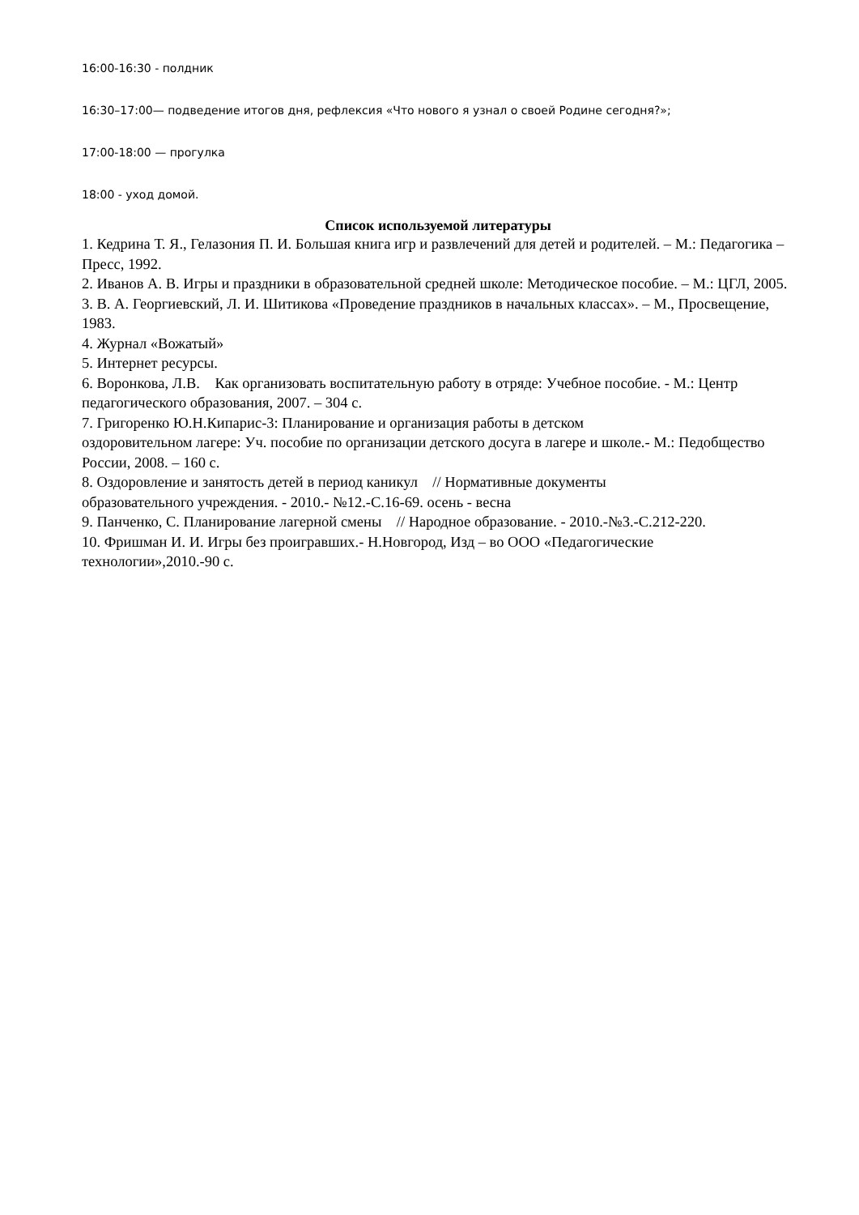16:00-16:30 - полдник
16:30–17:00— подведение итогов дня, рефлексия «Что нового я узнал о своей Родине сегодня?»;
17:00-18:00 — прогулка
18:00 - уход домой.
Список используемой литературы
1. Кедрина Т. Я., Гелазония П. И. Большая книга игр и развлечений для детей и родителей. – М.: Педагогика – Пресс, 1992.
2. Иванов А. В. Игры и праздники в образовательной средней школе: Методическое пособие. – М.: ЦГЛ, 2005.
3. В. А. Георгиевский, Л. И. Шитикова «Проведение праздников в начальных классах». – М., Просвещение, 1983.
4. Журнал «Вожатый»
5. Интернет ресурсы.
6. Воронкова, Л.В. Как организовать воспитательную работу в отряде: Учебное пособие. - М.: Центр педагогического образования, 2007. – 304 с.
7. Григоренко Ю.Н.Кипарис-3: Планирование и организация работы в детском
оздоровительном лагере: Уч. пособие по организации детского досуга в лагере и школе.- М.: Педобщество России, 2008. – 160 с.
8. Оздоровление и занятость детей в период каникул // Нормативные документы
образовательного учреждения. - 2010.- №12.-С.16-69. осень - весна
9. Панченко, С. Планирование лагерной смены // Народное образование. - 2010.-№3.-С.212-220.
10. Фришман И. И. Игры без проигравших.- Н.Новгород, Изд – во ООО «Педагогические технологии»,2010.-90 с.